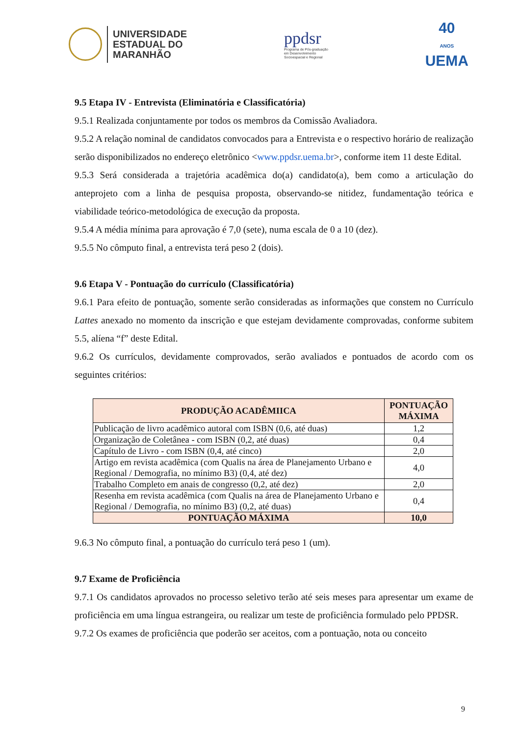UNIVERSIDADE
ESTADUAL DO
MARANHÃO
ppdsr
Programa de Pós-graduação
em Desenvolvimento
Socioespacial e Regional
40
ANOS
UEMA
9.5 Etapa IV - Entrevista (Eliminatória e Classificatória)
9.5.1 Realizada conjuntamente por todos os membros da Comissão Avaliadora.
9.5.2 A relação nominal de candidatos convocados para a Entrevista e o respectivo horário de realização serão disponibilizados no endereço eletrônico <www.ppdsr.uema.br>, conforme item 11 deste Edital.
9.5.3 Será considerada a trajetória acadêmica do(a) candidato(a), bem como a articulação do anteprojeto com a linha de pesquisa proposta, observando-se nitidez, fundamentação teórica e viabilidade teórico-metodológica de execução da proposta.
9.5.4 A média mínima para aprovação é 7,0 (sete), numa escala de 0 a 10 (dez).
9.5.5 No cômputo final, a entrevista terá peso 2 (dois).
9.6 Etapa V - Pontuação do currículo (Classificatória)
9.6.1 Para efeito de pontuação, somente serão consideradas as informações que constem no Currículo Lattes anexado no momento da inscrição e que estejam devidamente comprovadas, conforme subitem 5.5, alíena “f” deste Edital.
9.6.2 Os currículos, devidamente comprovados, serão avaliados e pontuados de acordo com os seguintes critérios:
| PRODUÇÃO ACADÊMIICA | PONTUAÇÃO MÁXIMA |
| --- | --- |
| Publicação de livro acadêmico autoral com ISBN (0,6, até duas) | 1,2 |
| Organização de Coletânea - com ISBN (0,2, até duas) | 0,4 |
| Capítulo de Livro - com ISBN (0,4, até cinco) | 2,0 |
| Artigo em revista acadêmica (com Qualis na área de Planejamento Urbano e Regional / Demografia, no mínimo B3) (0,4, até dez) | 4,0 |
| Trabalho Completo em anais de congresso (0,2, até dez) | 2,0 |
| Resenha em revista acadêmica (com Qualis na área de Planejamento Urbano e Regional / Demografia, no mínimo B3) (0,2, até duas) | 0,4 |
| PONTUAÇÃO MÁXIMA | 10,0 |
9.6.3 No cômputo final, a pontuação do currículo terá peso 1 (um).
9.7 Exame de Proficiência
9.7.1 Os candidatos aprovados no processo seletivo terão até seis meses para apresentar um exame de proficiência em uma língua estrangeira, ou realizar um teste de proficiência formulado pelo PPDSR.
9.7.2 Os exames de proficiência que poderão ser aceitos, com a pontuação, nota ou conceito
9